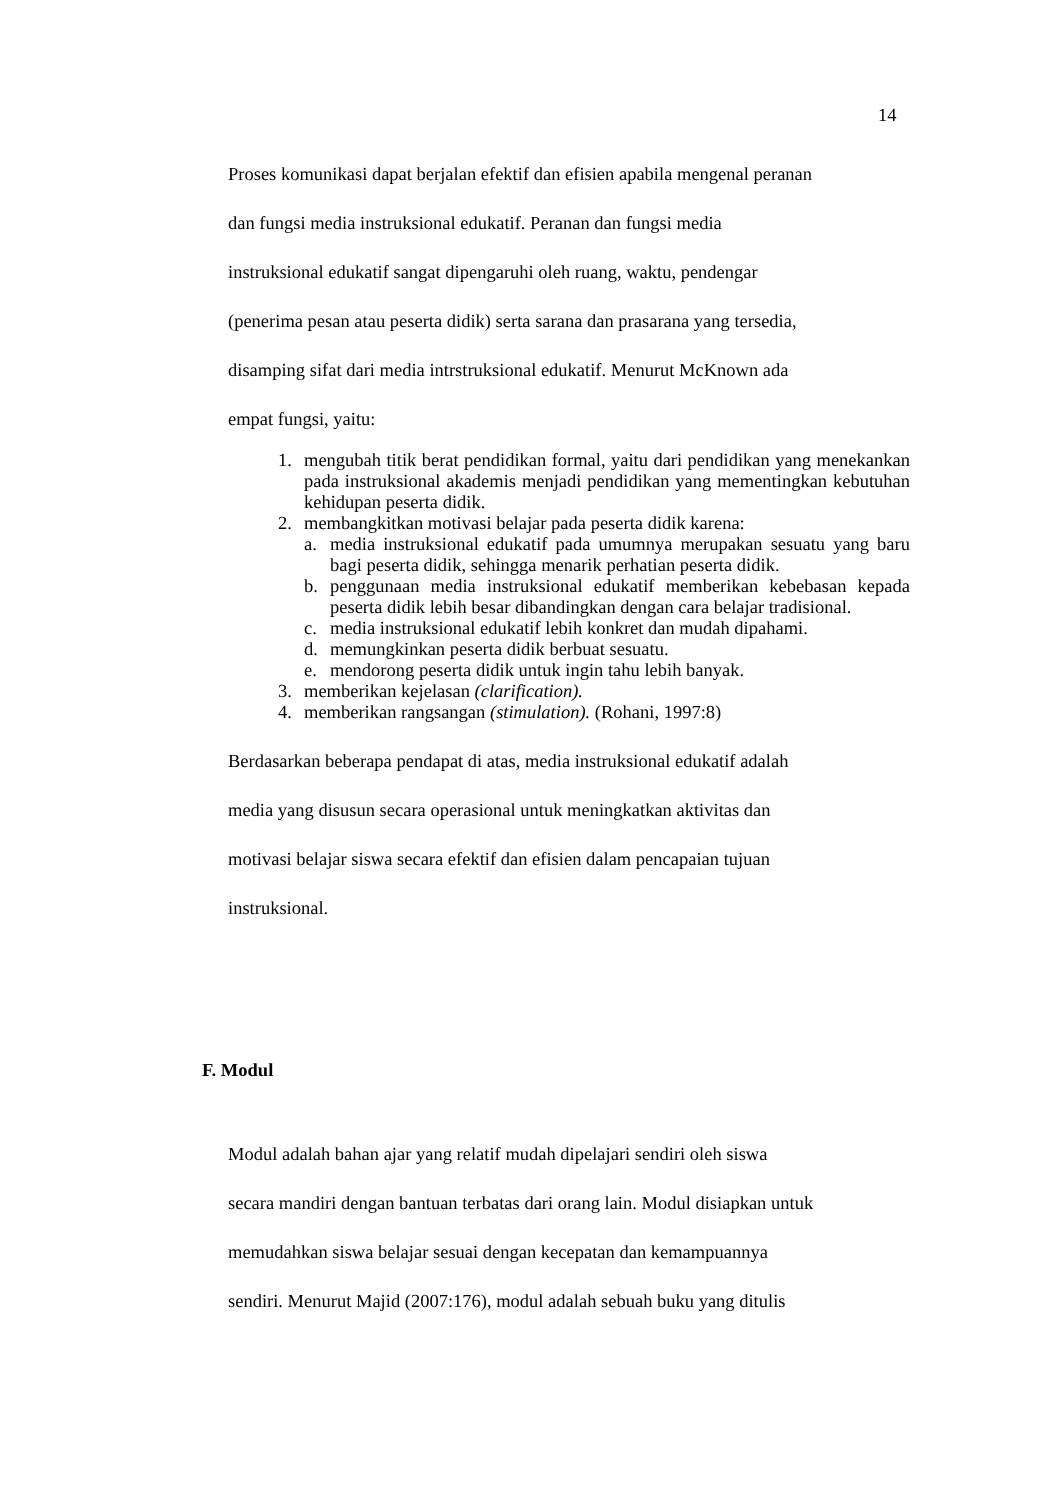14
Proses komunikasi dapat berjalan efektif dan efisien apabila mengenal peranan
dan fungsi media instruksional edukatif. Peranan dan fungsi media
instruksional edukatif sangat dipengaruhi oleh ruang, waktu, pendengar
(penerima pesan atau peserta didik) serta sarana dan prasarana yang tersedia,
disamping sifat dari media intrstruksional edukatif. Menurut McKnown ada
empat fungsi, yaitu:
1. mengubah titik berat pendidikan formal, yaitu dari pendidikan yang menekankan pada instruksional akademis menjadi pendidikan yang mementingkan kebutuhan kehidupan peserta didik.
2. membangkitkan motivasi belajar pada peserta didik karena:
a. media instruksional edukatif pada umumnya merupakan sesuatu yang baru bagi peserta didik, sehingga menarik perhatian peserta didik.
b. penggunaan media instruksional edukatif memberikan kebebasan kepada peserta didik lebih besar dibandingkan dengan cara belajar tradisional.
c. media instruksional edukatif lebih konkret dan mudah dipahami.
d. memungkinkan peserta didik berbuat sesuatu.
e. mendorong peserta didik untuk ingin tahu lebih banyak.
3. memberikan kejelasan (clarification).
4. memberikan rangsangan (stimulation). (Rohani, 1997:8)
Berdasarkan beberapa pendapat di atas, media instruksional edukatif adalah
media yang disusun secara operasional untuk meningkatkan aktivitas dan
motivasi belajar siswa secara efektif dan efisien dalam pencapaian tujuan
instruksional.
F. Modul
Modul adalah bahan ajar yang relatif mudah dipelajari sendiri oleh siswa
secara mandiri dengan bantuan terbatas dari orang lain. Modul disiapkan untuk
memudahkan siswa belajar sesuai dengan kecepatan dan kemampuannya
sendiri. Menurut Majid (2007:176), modul adalah sebuah buku yang ditulis